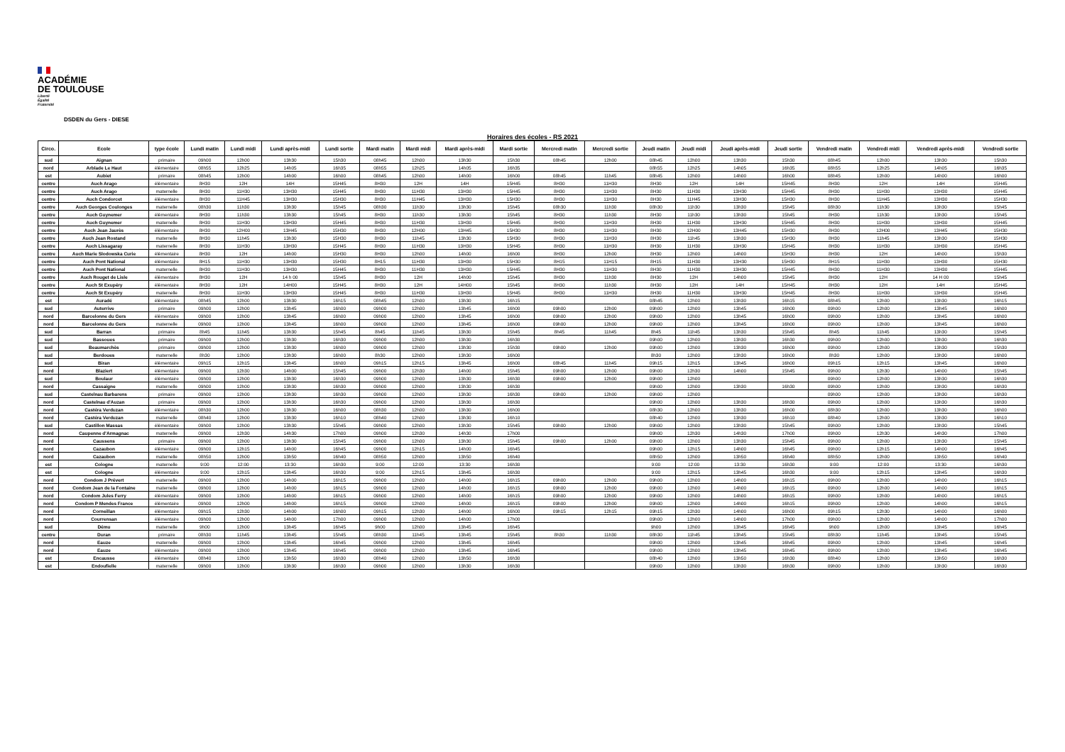ACADÉMIE
DE TOULOUSE
Liberté
Égalité
Fraternité
DSDEN du Gers - DIESE
Horaires des écoles - RS 2021
| Circo. | Ecole | type école | Lundi matin | Lundi midi | Lundi après-midi | Lundi sortie | Mardi matin | Mardi midi | Mardi après-midi | Mardi sortie | Mercredi matin | Mercredi sortie | Jeudi matin | Jeudi midi | Jeudi après-midi | Jeudi sortie | Vendredi matin | Vendredi midi | Vendredi après-midi | Vendredi sortie |
| --- | --- | --- | --- | --- | --- | --- | --- | --- | --- | --- | --- | --- | --- | --- | --- | --- | --- | --- | --- | --- |
| sud | Aignan | primaire | 09h00 | 12h00 | 13h30 | 15h30 | 08h45 | 12h00 | 13h30 | 15h30 | 08h45 | 12h00 | 08h45 | 12h00 | 13h30 | 15h30 | 08h45 | 12h00 | 13h30 | 15h30 |
| nord | Arblade Le Haut | élémentaire | 08h55 | 12h25 | 14h05 | 16h35 | 08h55 | 12h25 | 14h05 | 16h35 | | | 08h55 | 12h25 | 14h05 | 16h35 | 08h55 | 12h25 | 14h05 | 16h35 |
| est | Aubiet | primaire | 08h45 | 12h00 | 14h00 | 16h00 | 08h45 | 12h00 | 14h00 | 16h00 | 08h45 | 11h45 | 08h45 | 12h00 | 14h00 | 16h00 | 08h45 | 12h00 | 14h00 | 16h00 |
| centre | Auch Arago | élémentaire | 8H30 | 12H | 14H | 15H45 | 8H30 | 12H | 14H | 15H45 | 8H30 | 11H30 | 8H30 | 12H | 14H | 15H45 | 8H30 | 12H | 14H | 15H45 |
| centre | Auch Arago | maternelle | 8H30 | 11H30 | 13H30 | 15H45 | 8H30 | 11H30 | 13H30 | 15H45 | 8H30 | 11H30 | 8H30 | 11H30 | 13H30 | 15H45 | 8H30 | 11H30 | 13H30 | 15H45 |
| centre | Auch Condorcet | élémentaire | 8H30 | 11H45 | 13H30 | 15H30 | 8H30 | 11H45 | 13H30 | 15H30 | 8H30 | 11H30 | 8H30 | 11H45 | 13H30 | 15H30 | 8H30 | 11H45 | 13H30 | 15H30 |
| centre | Auch Georges Coulonges | maternelle | 08h30 | 11h30 | 13h30 | 15h45 | 08h30 | 11h30 | 13h30 | 15h45 | 08h30 | 11h30 | 08h30 | 11h30 | 13h30 | 15h45 | 08h30 | 11h30 | 13h30 | 15h45 |
| centre | Auch Guynemer | élémentaire | 8H30 | 11h30 | 13h30 | 15h45 | 8H30 | 11h30 | 13h30 | 15h45 | 8H30 | 11h30 | 8H30 | 11h30 | 13h30 | 15h45 | 8H30 | 11h30 | 13h30 | 15h45 |
| centre | Auch Guynemer | maternelle | 8H30 | 11H30 | 13H30 | 15H45 | 8H30 | 11H30 | 13H30 | 15H45 | 8H30 | 11H30 | 8H30 | 11H30 | 13H30 | 15H45 | 8H30 | 11H30 | 13H30 | 15H45 |
| centre | Auch Jean Jaurès | élémentaire | 8H30 | 12H00 | 13H45 | 15H30 | 8H30 | 12H00 | 13H45 | 15H30 | 8H30 | 11H30 | 8H30 | 12H00 | 13H45 | 15H30 | 8H30 | 12H00 | 13H45 | 15H30 |
| centre | Auch Jean Rostand | maternelle | 8H30 | 11h45 | 13h30 | 15H30 | 8H30 | 11h45 | 13h30 | 15H30 | 8H30 | 11H30 | 8H30 | 11h45 | 13h30 | 15H30 | 8H30 | 11h45 | 13h30 | 15H30 |
| centre | Auch Lissagaray | maternelle | 8H30 | 11H30 | 13H30 | 15H45 | 8H30 | 11H30 | 13H30 | 15H45 | 8H30 | 11H30 | 8H30 | 11H30 | 13H30 | 15H45 | 8H30 | 11H30 | 13H30 | 15H45 |
| centre | Auch Marie Slodowska Curie | élémentaire | 8H30 | 12H | 14h00 | 15H30 | 8H30 | 12h00 | 14h00 | 16h00 | 8H30 | 12h00 | 8H30 | 12h00 | 14h00 | 15H30 | 8H30 | 12H | 14h00 | 15h30 |
| centre | Auch Pont National | élémentaire | 8H15 | 11H30 | 13H30 | 15H30 | 8H15 | 11H30 | 13H30 | 15H30 | 8H15 | 11H15 | 8H15 | 11H30 | 13H30 | 15H30 | 8H15 | 11H30 | 13H30 | 15H30 |
| centre | Auch Pont National | maternelle | 8H30 | 11H30 | 13H30 | 15H45 | 8H30 | 11H30 | 13H30 | 15H45 | 8H30 | 11H30 | 8H30 | 11H30 | 13H30 | 15H45 | 8H30 | 11H30 | 13H30 | 15H45 |
| centre | Auch Rouget de Lisle | élémentaire | 8H30 | 12H | 14 h 00 | 15h45 | 8H30 | 12H | 14h00 | 15h45 | 8H30 | 11h30 | 8H30 | 12H | 14h00 | 15h45 | 8H30 | 12H | 14 H 00 | 15h45 |
| centre | Auch St Exupéry | élémentaire | 8H30 | 12H | 14H00 | 15H45 | 8H30 | 12H | 14H00 | 15h45 | 8H30 | 11h30 | 8H30 | 12H | 14H | 15H45 | 8H30 | 12H | 14H | 15H45 |
| centre | Auch St Exupéry | maternelle | 8H30 | 11H30 | 13H30 | 15H45 | 8H30 | 11H30 | 13H30 | 15H45 | 8H30 | 11H30 | 8H30 | 11H30 | 13H30 | 15H45 | 8H30 | 11H30 | 13H30 | 15H45 |
| est | Auradé | élémentaire | 08h45 | 12h00 | 13h30 | 16h15 | 08h45 | 12h00 | 13h30 | 16h15 | | | 08h45 | 12h00 | 13h30 | 16h15 | 08h45 | 12h00 | 13h30 | 16h15 |
| sud | Auterrive | primaire | 09h00 | 12h00 | 13h45 | 16h00 | 09h00 | 12h00 | 13h45 | 16h00 | 09h00 | 12h00 | 09h00 | 12h00 | 13h45 | 16h00 | 09h00 | 12h00 | 13h45 | 16h00 |
| nord | Barcelonne du Gers | élémentaire | 09h00 | 12h00 | 13h45 | 16h00 | 09h00 | 12h00 | 13h45 | 16h00 | 09h00 | 12h00 | 09h00 | 12h00 | 13h45 | 16h00 | 09h00 | 12h00 | 13h45 | 16h00 |
| nord | Barcelonne du Gers | maternelle | 09h00 | 12h00 | 13h45 | 16h00 | 09h00 | 12h00 | 13h45 | 16h00 | 09h00 | 12h00 | 09h00 | 12h00 | 13h45 | 16h00 | 09h00 | 12h00 | 13h45 | 16h00 |
| sud | Barran | primaire | 8h45 | 11h45 | 13h30 | 15h45 | 8h45 | 11h45 | 13h30 | 15h45 | 8h45 | 11h45 | 8h45 | 11h45 | 13h30 | 15h45 | 8h45 | 11h45 | 13h30 | 15h45 |
| sud | Bassoues | primaire | 09h00 | 12h00 | 13h30 | 16h30 | 09h00 | 12h00 | 13h30 | 16h30 | | | 09h00 | 12h00 | 13h30 | 16h30 | 09h00 | 12h00 | 13h30 | 16h30 |
| sud | Beaumarchès | primaire | 09h00 | 12h00 | 13h30 | 16h00 | 09h00 | 12h00 | 13h30 | 15h30 | 09h00 | 12h00 | 09h00 | 12h00 | 13h30 | 16h00 | 09h00 | 12h00 | 13h30 | 15h30 |
| sud | Berdoues | maternelle | 8h30 | 12h00 | 13h30 | 16h00 | 8h30 | 12h00 | 13h30 | 16h00 | | | 8h30 | 12h00 | 13h30 | 16h00 | 8h30 | 12h00 | 13h30 | 16h00 |
| sud | Biran | élémentaire | 09h15 | 12h15 | 13h45 | 16h00 | 09h15 | 12h15 | 13h45 | 16h00 | 08h45 | 11h45 | 09h15 | 12h15 | 13h45 | 16h00 | 09h15 | 12h15 | 13h45 | 16h00 |
| nord | Blaziert | élémentaire | 09h00 | 12h30 | 14h00 | 15h45 | 09h00 | 12h30 | 14h00 | 15h45 | 09h00 | 12h00 | 09h00 | 12h30 | 14h00 | 15h45 | 09h00 | 12h30 | 14h00 | 15h45 |
| sud | Boulaur | élémentaire | 09h00 | 12h00 | 13h30 | 16h30 | 09h00 | 12h00 | 13h30 | 16h30 | 09h00 | 12h00 | 09h00 | 12h00 | | | 09h00 | 12h00 | 13h30 | 16h30 |
| nord | Cassaigne | maternelle | 09h00 | 12h00 | 13h30 | 16h30 | 09h00 | 12h00 | 13h30 | 16h30 | | | 09h00 | 12h00 | 13h30 | 16h30 | 09h00 | 12h00 | 13h30 | 16h30 |
| sud | Castelnau Barbarens | primaire | 09h00 | 12h00 | 13h30 | 16h30 | 09h00 | 12h00 | 13h30 | 16h30 | 09h00 | 12h00 | 09h00 | 12h00 | | | 09h00 | 12h00 | 13h30 | 16h30 |
| nord | Castelnau d'Auzan | primaire | 09h00 | 12h00 | 13h30 | 16h30 | 09h00 | 12h00 | 13h30 | 16h30 | | | 09h00 | 12h00 | 13h30 | 16h30 | 09h00 | 12h00 | 13h30 | 16h30 |
| nord | Castéra Verduzan | élémentaire | 08h30 | 12h00 | 13h30 | 16h00 | 08h30 | 12h00 | 13h30 | 16h00 | | | 08h30 | 12h00 | 13h30 | 16h00 | 08h30 | 12h00 | 13h30 | 16h00 |
| nord | Castéra Verduzan | maternelle | 08h40 | 12h00 | 13h30 | 16h10 | 08h40 | 12h00 | 13h30 | 16h10 | | | 08h40 | 12h00 | 13h30 | 16h10 | 08h40 | 12h00 | 13h30 | 16h10 |
| sud | Castillon Massas | élémentaire | 09h00 | 12h00 | 13h30 | 15h45 | 09h00 | 12h00 | 13h30 | 15h45 | 09h00 | 12h00 | 09h00 | 12h00 | 13h30 | 15h45 | 09h00 | 12h00 | 13h30 | 15h45 |
| nord | Caupenne d'Armagnac | maternelle | 09h00 | 12h30 | 14h30 | 17h00 | 09h00 | 12h30 | 14h30 | 17h00 | | | 09h00 | 12h30 | 14h30 | 17h00 | 09h00 | 12h30 | 14h30 | 17h00 |
| nord | Caussens | primaire | 09h00 | 12h00 | 13h30 | 15h45 | 09h00 | 12h00 | 13h30 | 15h45 | 09h00 | 12h00 | 09h00 | 12h00 | 13h30 | 15h45 | 09h00 | 12h00 | 13h30 | 15h45 |
| nord | Cazaubon | élémentaire | 09h00 | 12h15 | 14h00 | 16h45 | 09h00 | 12h15 | 14h00 | 16h45 | | | 09h00 | 12h15 | 14h00 | 16h45 | 09h00 | 12h15 | 14h00 | 16h45 |
| nord | Cazaubon | maternelle | 08h50 | 12h00 | 13h50 | 16h40 | 08h50 | 12h00 | 13h50 | 16h40 | | | 08h50 | 12h00 | 13h50 | 16h40 | 08h50 | 12h00 | 13h50 | 16h40 |
| est | Cologne | maternelle | 9:00 | 12:00 | 13:30 | 16h30 | 9:00 | 12:00 | 13:30 | 16h30 | | | 9:00 | 12:00 | 13:30 | 16h30 | 9:00 | 12:00 | 13:30 | 16h30 |
| est | Cologne | élémentaire | 9:00 | 12h15 | 13h45 | 16h30 | 9:00 | 12h15 | 13h45 | 16h30 | | | 9:00 | 12h15 | 13h45 | 16h30 | 9:00 | 12h15 | 13h45 | 16h30 |
| nord | Condom J Prévert | maternelle | 09h00 | 12h00 | 14h00 | 16h15 | 09h00 | 12h00 | 14h00 | 16h15 | 09h00 | 12h00 | 09h00 | 12h00 | 14h00 | 16h15 | 09h00 | 12h00 | 14h00 | 16h15 |
| nord | Condom Jean de la Fontaine | maternelle | 09h00 | 12h00 | 14h00 | 16h15 | 09h00 | 12h00 | 14h00 | 16h15 | 09h00 | 12h00 | 09h00 | 12h00 | 14h00 | 16h15 | 09h00 | 12h00 | 14h00 | 16h15 |
| nord | Condom Jules Ferry | élémentaire | 09h00 | 12h00 | 14h00 | 16h15 | 09h00 | 12h00 | 14h00 | 16h15 | 09h00 | 12h00 | 09h00 | 12h00 | 14h00 | 16h15 | 09h00 | 12h00 | 14h00 | 16h15 |
| nord | Condom P Mendes France | élémentaire | 09h00 | 12h00 | 14h00 | 16h15 | 09h00 | 12h00 | 14h00 | 16h15 | 09h00 | 12h00 | 09h00 | 12h00 | 14h00 | 16h15 | 09h00 | 12h00 | 14h00 | 16h15 |
| nord | Corneillan | élémentaire | 09h15 | 12h30 | 14h00 | 16h00 | 09h15 | 12h30 | 14h00 | 16h00 | 09h15 | 12h15 | 09h15 | 12h30 | 14h00 | 16h00 | 09h15 | 12h30 | 14h00 | 16h00 |
| nord | Courrensan | élémentaire | 09h00 | 12h00 | 14h00 | 17h00 | 09h00 | 12h00 | 14h00 | 17h00 | | | 09h00 | 12h00 | 14h00 | 17h00 | 09h00 | 12h00 | 14h00 | 17h00 |
| sud | Dému | maternelle | 9h00 | 12h00 | 13h45 | 16h45 | 9h00 | 12h00 | 13h45 | 16h45 | | | 9h00 | 12h00 | 13h45 | 16h45 | 9h00 | 12h00 | 13h45 | 16h45 |
| centre | Duran | primaire | 08h30 | 11h45 | 13h45 | 15h45 | 08h30 | 11h45 | 13h45 | 15h45 | 8h30 | 11h30 | 08h30 | 11h45 | 13h45 | 15h45 | 08h30 | 11h45 | 13h45 | 15h45 |
| nord | Eauze | maternelle | 09h00 | 12h00 | 13h45 | 16h45 | 09h00 | 12h00 | 13h45 | 16h45 | | | 09h00 | 12h00 | 13h45 | 16h45 | 09h00 | 12h00 | 13h45 | 16h45 |
| nord | Eauze | élémentaire | 09h00 | 12h00 | 13h45 | 16h45 | 09h00 | 12h00 | 13h45 | 16h45 | | | 09h00 | 12h00 | 13h45 | 16h45 | 09h00 | 12h00 | 13h45 | 16h45 |
| est | Encausse | élémentaire | 08h40 | 12h00 | 13h50 | 16h30 | 08h40 | 12h00 | 13h50 | 16h30 | | | 08h40 | 12h00 | 13h50 | 16h30 | 08h40 | 12h00 | 13h50 | 16h30 |
| est | Endoufielle | maternelle | 09h00 | 12h00 | 13h30 | 16h30 | 09h00 | 12h00 | 13h30 | 16h30 | | | 09h00 | 12h00 | 13h30 | 16h30 | 09h00 | 12h00 | 13h30 | 16h30 |